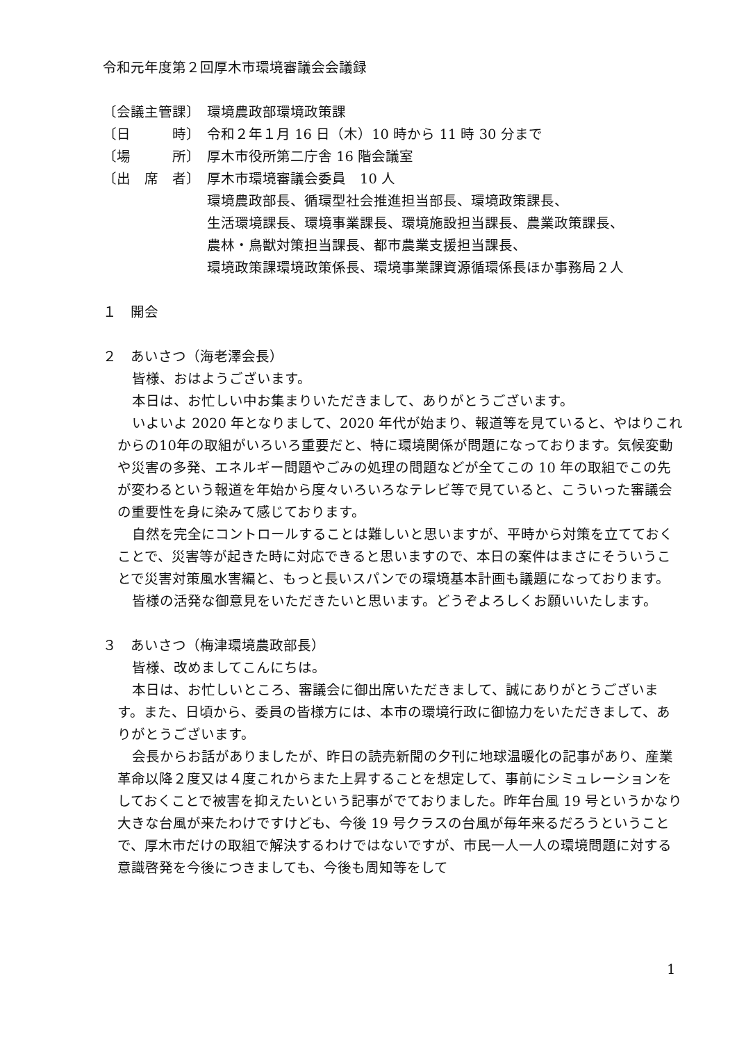令和元年度第２回厚木市環境審議会会議録
〔会議主管課〕 環境農政部環境政策課
〔日　　　時〕 令和２年１月 16 日（木）10 時から 11 時 30 分まで
〔場　　　所〕 厚木市役所第二庁舎 16 階会議室
〔出　席　者〕 厚木市環境審議会委員　10 人
環境農政部長、循環型社会推進担当部長、環境政策課長、
生活環境課長、環境事業課長、環境施設担当課長、農業政策課長、
農林・鳥獣対策担当課長、都市農業支援担当課長、
環境政策課環境政策係長、環境事業課資源循環係長ほか事務局２人
１　開会
２　あいさつ（海老澤会長）
皆様、おはようございます。
本日は、お忙しい中お集まりいただきまして、ありがとうございます。
いよいよ 2020 年となりまして、2020 年代が始まり、報道等を見ていると、やはりこれからの10年の取組がいろいろ重要だと、特に環境関係が問題になっております。気候変動や災害の多発、エネルギー問題やごみの処理の問題などが全てこの 10 年の取組でこの先が変わるという報道を年始から度々いろいろなテレビ等で見ていると、こういった審議会の重要性を身に染みて感じております。
自然を完全にコントロールすることは難しいと思いますが、平時から対策を立てておくことで、災害等が起きた時に対応できると思いますので、本日の案件はまさにそういうことで災害対策風水害編と、もっと長いスパンでの環境基本計画も議題になっております。
皆様の活発な御意見をいただきたいと思います。どうぞよろしくお願いいたします。
３　あいさつ（梅津環境農政部長）
皆様、改めましてこんにちは。
本日は、お忙しいところ、審議会に御出席いただきまして、誠にありがとうございます。また、日頃から、委員の皆様方には、本市の環境行政に御協力をいただきまして、ありがとうございます。
会長からお話がありましたが、昨日の読売新聞の夕刊に地球温暖化の記事があり、産業革命以降２度又は４度これからまた上昇することを想定して、事前にシミュレーションをしておくことで被害を抑えたいという記事がでておりました。昨年台風 19 号というかなり大きな台風が来たわけですけども、今後 19 号クラスの台風が毎年来るだろうということで、厚木市だけの取組で解決するわけではないですが、市民一人一人の環境問題に対する意識啓発を今後につきましても、今後も周知等をして
1